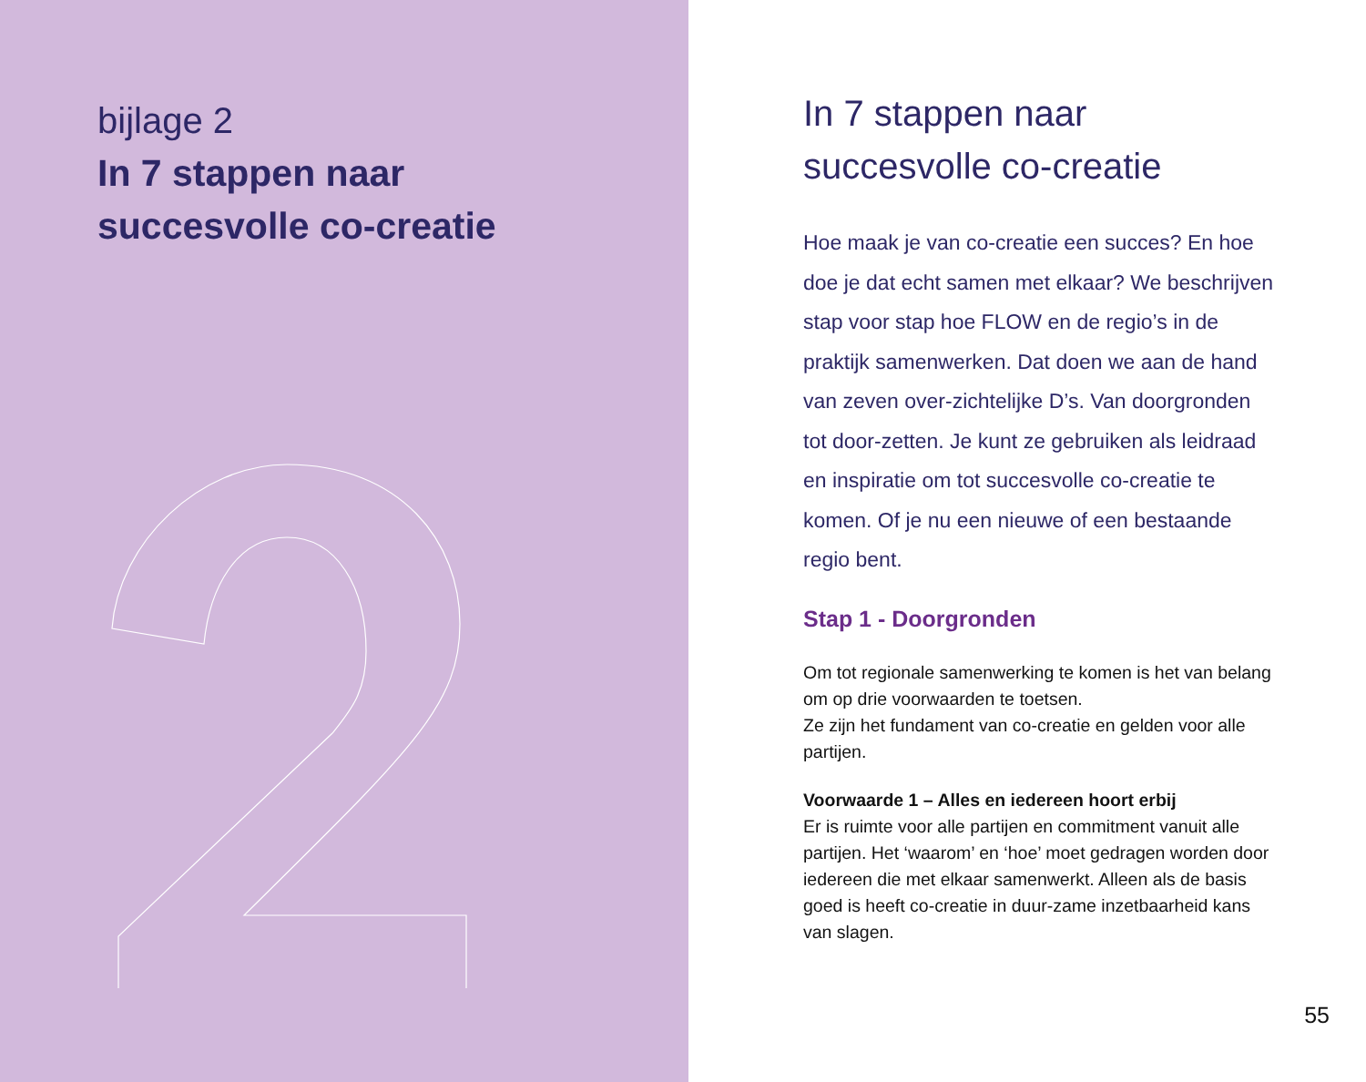bijlage 2
In 7 stappen naar
succesvolle co-creatie
In 7 stappen naar
succesvolle co-creatie
Hoe maak je van co-creatie een succes? En hoe doe je dat echt samen met elkaar? We beschrijven stap voor stap hoe FLOW en de regio’s in de praktijk samenwerken. Dat doen we aan de hand van zeven over-zichtelijke D’s. Van doorgronden tot door-zetten. Je kunt ze gebruiken als leidraad en inspiratie om tot succesvolle co-creatie te komen. Of je nu een nieuwe of een bestaande regio bent.
Stap 1 - Doorgronden
Om tot regionale samenwerking te komen is het van belang om op drie voorwaarden te toetsen.
Ze zijn het fundament van co-creatie en gelden voor alle partijen.
Voorwaarde 1 – Alles en iedereen hoort erbij
Er is ruimte voor alle partijen en commitment vanuit alle partijen. Het ‘waarom’ en ‘hoe’ moet gedragen worden door iedereen die met elkaar samenwerkt. Alleen als de basis goed is heeft co-creatie in duur-zame inzetbaarheid kans van slagen.
55